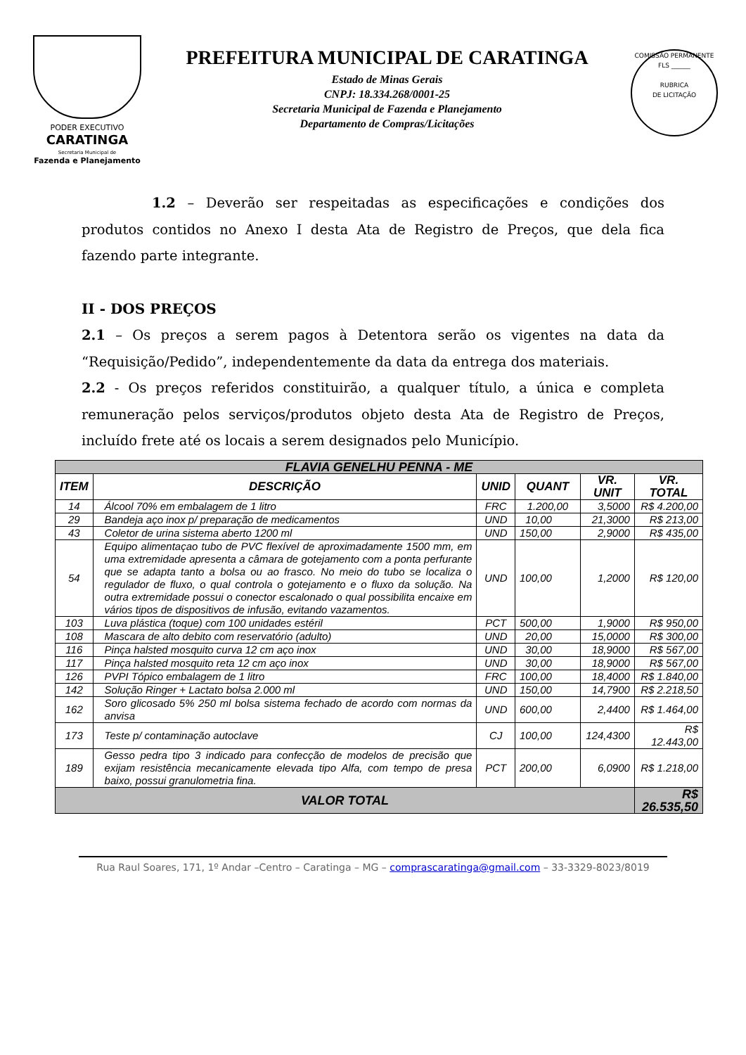PODER EXECUTIVO
CARATINGA
Secretaria Municipal de
Fazenda e Planejamento
PREFEITURA MUNICIPAL DE CARATINGA
Estado de Minas Gerais
CNPJ: 18.334.268/0001-25
Secretaria Municipal de Fazenda e Planejamento
Departamento de Compras/Licitações
COMISSÃO PERMANENTE
FLS ______
RUBRICA
DE LICITAÇÃO
1.2 – Deverão ser respeitadas as especificações e condições dos produtos contidos no Anexo I desta Ata de Registro de Preços, que dela fica fazendo parte integrante.
II - DOS PREÇOS
2.1 – Os preços a serem pagos à Detentora serão os vigentes na data da “Requisição/Pedido”, independentemente da data da entrega dos materiais.
2.2 - Os preços referidos constituirão, a qualquer título, a única e completa remuneração pelos serviços/produtos objeto desta Ata de Registro de Preços, incluído frete até os locais a serem designados pelo Município.
| FLAVIA GENELHU PENNA - ME | | | | | |
| ITEM | DESCRIÇÃO | UNID | QUANT | VR. UNIT | VR. TOTAL |
| 14 | Álcool 70% em embalagem de 1 litro | FRC | 1.200,00 | 3,5000 | R$ 4.200,00 |
| 29 | Bandeja aço inox p/ preparação de medicamentos | UND | 10,00 | 21,3000 | R$ 213,00 |
| 43 | Coletor de urina sistema aberto 1200 ml | UND | 150,00 | 2,9000 | R$ 435,00 |
| 54 | Equipo alimentaçao tubo de PVC flexível de aproximadamente 1500 mm, em uma extremidade apresenta a câmara de gotejamento com a ponta perfurante que se adapta tanto a bolsa ou ao frasco. No meio do tubo se localiza o regulador de fluxo, o qual controla o gotejamento e o fluxo da solução. Na outra extremidade possui o conector escalonado o qual possibilita encaixe em vários tipos de dispositivos de infusão, evitando vazamentos. | UND | 100,00 | 1,2000 | R$ 120,00 |
| 103 | Luva plástica (toque) com 100 unidades estéril | PCT | 500,00 | 1,9000 | R$ 950,00 |
| 108 | Mascara de alto debito com reservatório (adulto) | UND | 20,00 | 15,0000 | R$ 300,00 |
| 116 | Pinça halsted mosquito curva 12 cm aço inox | UND | 30,00 | 18,9000 | R$ 567,00 |
| 117 | Pinça halsted mosquito reta 12 cm aço inox | UND | 30,00 | 18,9000 | R$ 567,00 |
| 126 | PVPI Tópico embalagem de 1 litro | FRC | 100,00 | 18,4000 | R$ 1.840,00 |
| 142 | Solução Ringer + Lactato bolsa 2.000 ml | UND | 150,00 | 14,7900 | R$ 2.218,50 |
| 162 | Soro glicosado 5% 250 ml bolsa sistema fechado de acordo com normas da anvisa | UND | 600,00 | 2,4400 | R$ 1.464,00 |
| 173 | Teste p/ contaminação autoclave | CJ | 100,00 | 124,4300 | R$ 12.443,00 |
| 189 | Gesso pedra tipo 3 indicado para confecção de modelos de precisão que exijam resistência mecanicamente elevada tipo Alfa, com tempo de presa baixo, possui granulometria fina. | PCT | 200,00 | 6,0900 | R$ 1.218,00 |
| VALOR TOTAL | | | | | R$ 26.535,50 |
Rua Raul Soares, 171, 1º Andar –Centro – Caratinga – MG – comprascaratinga@gmail.com – 33-3329-8023/8019